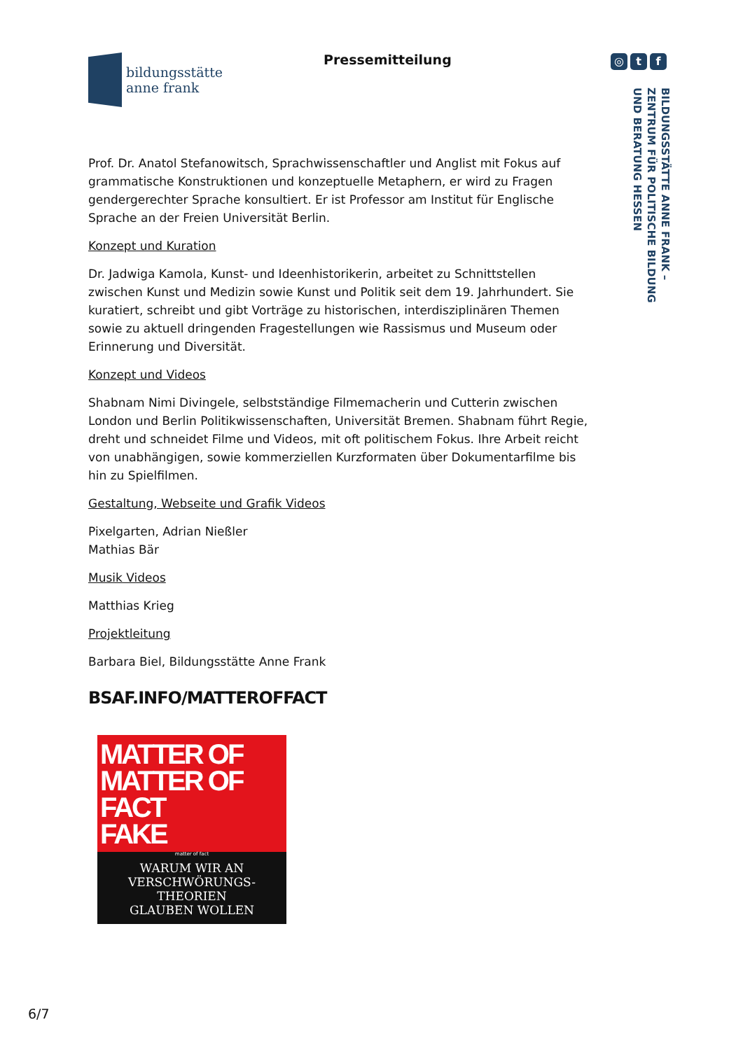bildungsstätte
anne frank
Pressemitteilung
◎ t f
BILDUNGSSTÄTTE ANNE FRANK –
ZENTRUM FÜR POLITISCHE BILDUNG
UND BERATUNG HESSEN
Prof. Dr. Anatol Stefanowitsch, Sprachwissenschaftler und Anglist mit Fokus auf grammatische Konstruktionen und konzeptuelle Metaphern, er wird zu Fragen gendergerechter Sprache konsultiert. Er ist Professor am Institut für Englische Sprache an der Freien Universität Berlin.
Konzept und Kuration
Dr. Jadwiga Kamola, Kunst- und Ideenhistorikerin, arbeitet zu Schnittstellen zwischen Kunst und Medizin sowie Kunst und Politik seit dem 19. Jahrhundert. Sie kuratiert, schreibt und gibt Vorträge zu historischen, interdisziplinären Themen sowie zu aktuell dringenden Fragestellungen wie Rassismus und Museum oder Erinnerung und Diversität.
Konzept und Videos
Shabnam Nimi Divingele, selbstständige Filmemacherin und Cutterin zwischen London und Berlin Politikwissenschaften, Universität Bremen. Shabnam führt Regie, dreht und schneidet Filme und Videos, mit oft politischem Fokus. Ihre Arbeit reicht von unabhängigen, sowie kommerziellen Kurzformaten über Dokumentarfilme bis hin zu Spielfilmen.
Gestaltung, Webseite und Grafik Videos
Pixelgarten, Adrian Nießler
Mathias Bär
Musik Videos
Matthias Krieg
Projektleitung
Barbara Biel, Bildungsstätte Anne Frank
BSAF.INFO/MATTEROFFACT
MATTER OF
MATTER OF FACT
FAKE
matter of fact
WARUM WIR AN
VERSCHWÖRUNGS-
THEORIEN
GLAUBEN WOLLEN
6/7